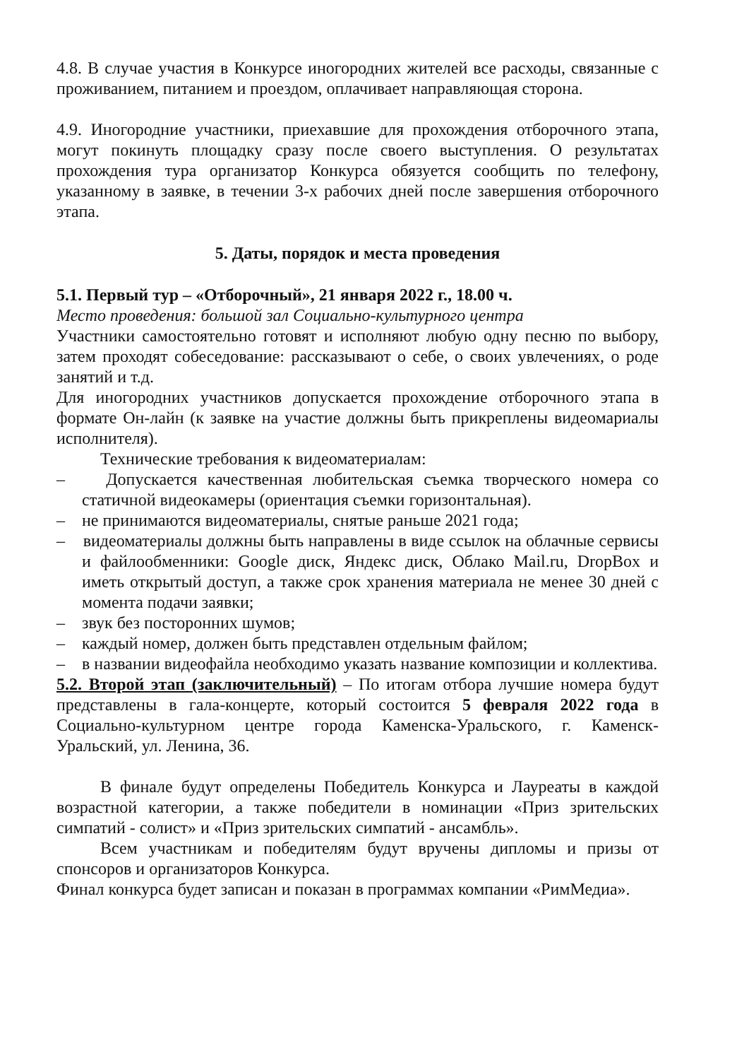4.8. В случае участия в Конкурсе иногородних жителей все расходы, связанные с проживанием, питанием и проездом, оплачивает направляющая сторона.
4.9. Иногородние участники, приехавшие для прохождения отборочного этапа, могут покинуть площадку сразу после своего выступления. О результатах прохождения тура организатор Конкурса обязуется сообщить по телефону, указанному в заявке, в течении 3-х рабочих дней после завершения отборочного этапа.
5. Даты, порядок и места проведения
5.1. Первый тур – «Отборочный», 21 января 2022 г., 18.00 ч.
Место проведения: большой зал Социально-культурного центра
Участники самостоятельно готовят и исполняют любую одну песню по выбору, затем проходят собеседование: рассказывают о себе, о своих увлечениях, о роде занятий и т.д.
Для иногородних участников допускается прохождение отборочного этапа в формате Он-лайн (к заявке на участие должны быть прикреплены видеомариалы исполнителя).
Технические требования к видеоматериалам:
– Допускается качественная любительская съемка творческого номера со статичной видеокамеры (ориентация съемки горизонтальная).
– не принимаются видеоматериалы, снятые раньше 2021 года;
– видеоматериалы должны быть направлены в виде ссылок на облачные сервисы и файлообменники: Google диск, Яндекс диск, Облако Mail.ru, DropBox и иметь открытый доступ, а также срок хранения материала не менее 30 дней с момента подачи заявки;
– звук без посторонних шумов;
– каждый номер, должен быть представлен отдельным файлом;
– в названии видеофайла необходимо указать название композиции и коллектива.
5.2. Второй этап (заключительный) – По итогам отбора лучшие номера будут представлены в гала-концерте, который состоится 5 февраля 2022 года в Социально-культурном центре города Каменска-Уральского, г. Каменск-Уральский, ул. Ленина, 36.
В финале будут определены Победитель Конкурса и Лауреаты в каждой возрастной категории, а также победители в номинации «Приз зрительских симпатий - солист» и «Приз зрительских симпатий - ансамбль».
Всем участникам и победителям будут вручены дипломы и призы от спонсоров и организаторов Конкурса.
Финал конкурса будет записан и показан в программах компании «РимМедиа».